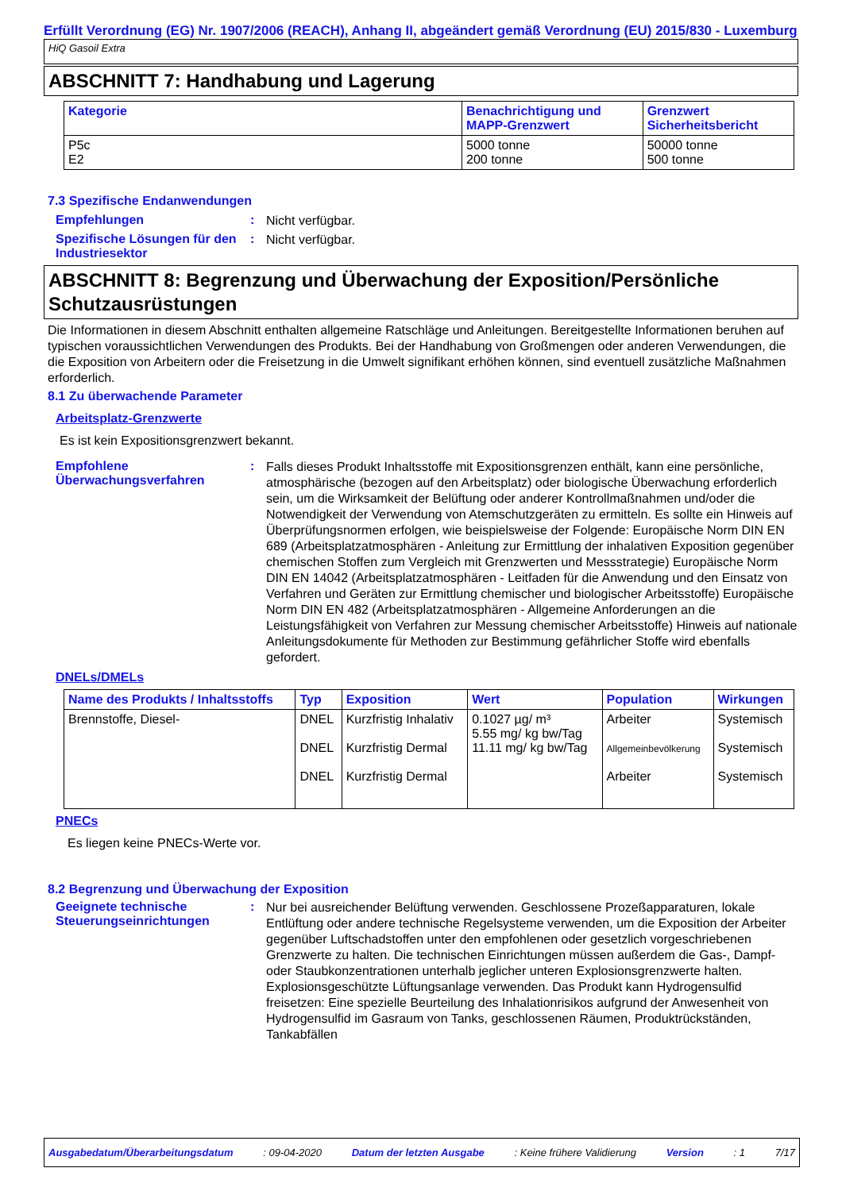Erfüllt Verordnung (EG) Nr. 1907/2006 (REACH), Anhang II, abgeändert gemäß Verordnung (EU) 2015/830 - Luxemburg
HiQ Gasoil Extra
ABSCHNITT 7: Handhabung und Lagerung
| Kategorie | Benachrichtigung und MAPP-Grenzwert | Grenzwert Sicherheitsbericht |
| --- | --- | --- |
| P5c E2 | 5000 tonne 200 tonne | 50000 tonne 500 tonne |
7.3 Spezifische Endanwendungen
Empfehlungen :
Nicht verfügbar.
Spezifische Lösungen für den Industriesektor
:
Nicht verfügbar.
ABSCHNITT 8: Begrenzung und Überwachung der Exposition/Persönliche Schutzausrüstungen
Die Informationen in diesem Abschnitt enthalten allgemeine Ratschläge und Anleitungen. Bereitgestellte Informationen beruhen auf typischen voraussichtlichen Verwendungen des Produkts. Bei der Handhabung von Großmengen oder anderen Verwendungen, die die Exposition von Arbeitern oder die Freisetzung in die Umwelt signifikant erhöhen können, sind eventuell zusätzliche Maßnahmen erforderlich.
8.1 Zu überwachende Parameter
Arbeitsplatz-Grenzwerte
Es ist kein Expositionsgrenzwert bekannt.
Empfohlene Überwachungsverfahren
:
Falls dieses Produkt Inhaltsstoffe mit Expositionsgrenzen enthält, kann eine persönliche, atmosphärische (bezogen auf den Arbeitsplatz) oder biologische Überwachung erforderlich sein, um die Wirksamkeit der Belüftung oder anderer Kontrollmaßnahmen und/oder die Notwendigkeit der Verwendung von Atemschutzgeräten zu ermitteln. Es sollte ein Hinweis auf Überprüfungsnormen erfolgen, wie beispielsweise der Folgende: Europäische Norm DIN EN 689 (Arbeitsplatzatmosphären - Anleitung zur Ermittlung der inhalativen Exposition gegenüber chemischen Stoffen zum Vergleich mit Grenzwerten und Messstrategie) Europäische Norm DIN EN 14042 (Arbeitsplatzatmosphären - Leitfaden für die Anwendung und den Einsatz von Verfahren und Geräten zur Ermittlung chemischer und biologischer Arbeitsstoffe) Europäische Norm DIN EN 482 (Arbeitsplatzatmosphären - Allgemeine Anforderungen an die Leistungsfähigkeit von Verfahren zur Messung chemischer Arbeitsstoffe) Hinweis auf nationale Anleitungsdokumente für Methoden zur Bestimmung gefährlicher Stoffe wird ebenfalls gefordert.
DNELs/DMELs
| Name des Produkts / Inhaltsstoffs | Typ | Exposition | Wert | Population | Wirkungen |
| --- | --- | --- | --- | --- | --- |
| Brennstoffe, Diesel- | DNEL DNEL DNEL | Kurzfristig Inhalativ Kurzfristig Dermal Kurzfristig Dermal | 0.1027 µg/ m³ 5.55 mg/ kg bw/Tag 11.11 mg/ kg bw/Tag | Arbeiter Allgemeinbevölkerung Arbeiter | Systemisch Systemisch Systemisch |
PNECs
Es liegen keine PNECs-Werte vor.
8.2 Begrenzung und Überwachung der Exposition
Geeignete technische Steuerungseinrichtungen
:
Nur bei ausreichender Belüftung verwenden. Geschlossene Prozeßapparaturen, lokale Entlüftung oder andere technische Regelsysteme verwenden, um die Exposition der Arbeiter gegenüber Luftschadstoffen unter den empfohlenen oder gesetzlich vorgeschriebenen Grenzwerte zu halten. Die technischen Einrichtungen müssen außerdem die Gas-, Dampf- oder Staubkonzentrationen unterhalb jeglicher unteren Explosionsgrenzwerte halten. Explosionsgeschützte Lüftungsanlage verwenden. Das Produkt kann Hydrogensulfid freisetzen: Eine spezielle Beurteilung des Inhalationrisikos aufgrund der Anwesenheit von Hydrogensulfid im Gasraum von Tanks, geschlossenen Räumen, Produktrückständen, Tankabfällen
Ausgabedatum/Überarbeitungsdatum : 09-04-2020 Datum der letzten Ausgabe : Keine frühere Validierung Version : 1 7/17